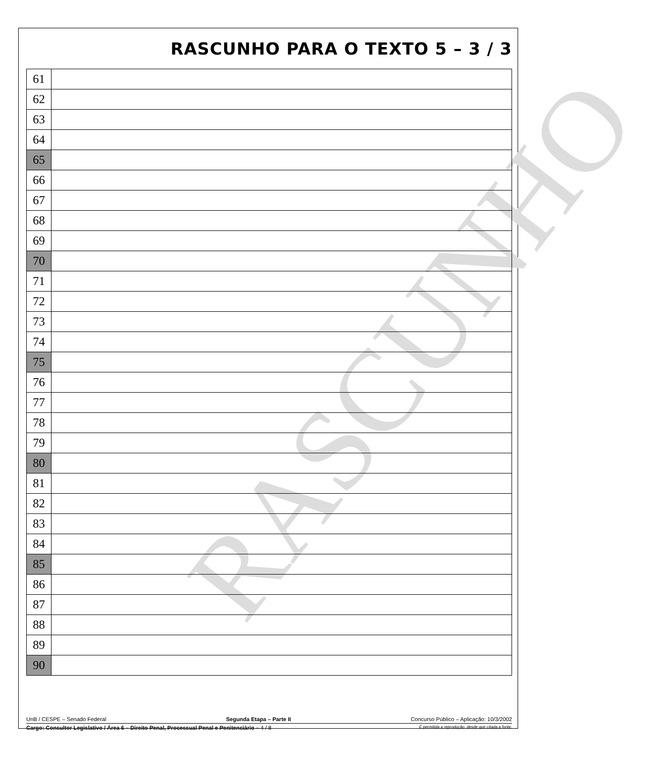RASCUNHO
RASCUNHO PARA O TEXTO 5 – 3 / 3
| 61 | |
| 62 | |
| 63 | |
| 64 | |
| 65 | |
| 66 | |
| 67 | |
| 68 | |
| 69 | |
| 70 | |
| 71 | |
| 72 | |
| 73 | |
| 74 | |
| 75 | |
| 76 | |
| 77 | |
| 78 | |
| 79 | |
| 80 | |
| 81 | |
| 82 | |
| 83 | |
| 84 | |
| 85 | |
| 86 | |
| 87 | |
| 88 | |
| 89 | |
| 90 | |
UnB / CESPE – Senado Federal Segunda Etapa – Parte II Concurso Público – Aplicação: 10/3/2002
Cargo: Consultor Legislativo / Área 6 – Direito Penal, Processual Penal e Penitenciário – 4 / 8 É permitida a reprodução, desde que citada a fonte.